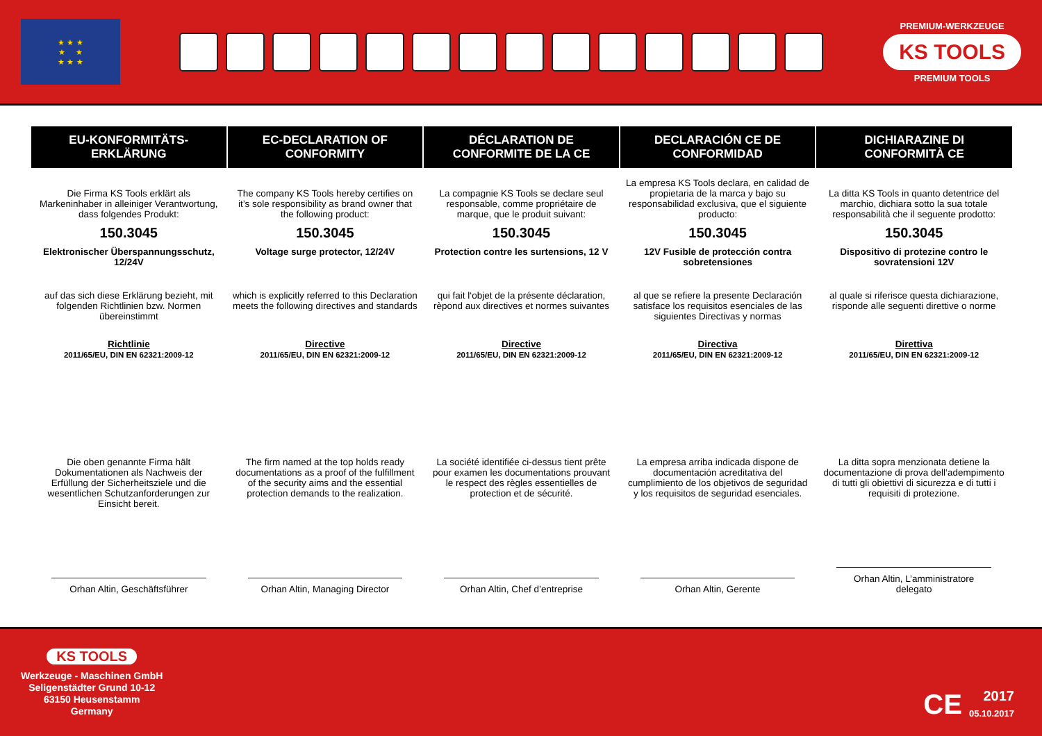★ ★ ★
★ ★
★ ★ ★
PREMIUM-WERKZEUGE
KS TOOLS
PREMIUM TOOLS
| EU-KONFORMITÄTS- ERKLÄRUNG | EC-DECLARATION OF CONFORMITY | DÉCLARATION DE CONFORMITE DE LA CE | DECLARACIÓN CE DE CONFORMIDAD | DICHIARAZINE DI CONFORMITÀ CE |
| --- | --- | --- | --- | --- |
| Die Firma KS Tools erklärt als Markeninhaber in alleiniger Verantwortung, dass folgendes Produkt: | The company KS Tools hereby certifies on it’s sole responsibility as brand owner that the following product: | La compagnie KS Tools se declare seul responsable, comme propriétaire de marque, que le produit suivant: | La empresa KS Tools declara, en calidad de propietaria de la marca y bajo su responsabilidad exclusiva, que el siguiente producto: | La ditta KS Tools in quanto detentrice del marchio, dichiara sotto la sua totale responsabilità che il seguente prodotto: |
| 150.3045 | 150.3045 | 150.3045 | 150.3045 | 150.3045 |
| Elektronischer Überspannungsschutz, 12/24V | Voltage surge protector, 12/24V | Protection contre les surtensions, 12 V | 12V Fusible de protección contra sobretensiones | Dispositivo di protezine contro le sovratensioni 12V |
| auf das sich diese Erklärung bezieht, mit folgenden Richtlinien bzw. Normen übereinstimmt | which is explicitly referred to this Declaration meets the following directives and standards | qui fait l‘objet de la présente déclaration, rèpond aux directives et normes suivantes | al que se refiere la presente Declaración satisface los requisitos esenciales de las siguientes Directivas y normas | al quale si riferisce questa dichiarazione, risponde alle seguenti direttive o norme |
| Richtlinie 2011/65/EU, DIN EN 62321:2009-12 | Directive 2011/65/EU, DIN EN 62321:2009-12 | Directive 2011/65/EU, DIN EN 62321:2009-12 | Directiva 2011/65/EU, DIN EN 62321:2009-12 | Direttiva 2011/65/EU, DIN EN 62321:2009-12 |
| Die oben genannte Firma hält Dokumentationen als Nachweis der Erfüllung der Sicherheitsziele und die wesentlichen Schutzanforderungen zur Einsicht bereit. | The firm named at the top holds ready documentations as a proof of the fulfillment of the security aims and the essential protection demands to the realization. | La société identifiée ci-dessus tient prête pour examen les documentations prouvant le respect des règles essentielles de protection et de sécurité. | La empresa arriba indicada dispone de documentación acreditativa del cumplimiento de los objetivos de seguridad y los requisitos de seguridad esenciales. | La ditta sopra menzionata detiene la documentazione di prova dell‘adempimento di tutti gli obiettivi di sicurezza e di tutti i requisiti di protezione. |
| Orhan Altin, Geschäftsführer | Orhan Altin, Managing Director | Orhan Altin, Chef d’entreprise | Orhan Altin, Gerente | Orhan Altin, L’amministratore delegato |
KS TOOLS
Werkzeuge - Maschinen GmbH
Seligenstädter Grund 10-12
63150 Heusenstamm
Germany
CE
2017
05.10.2017